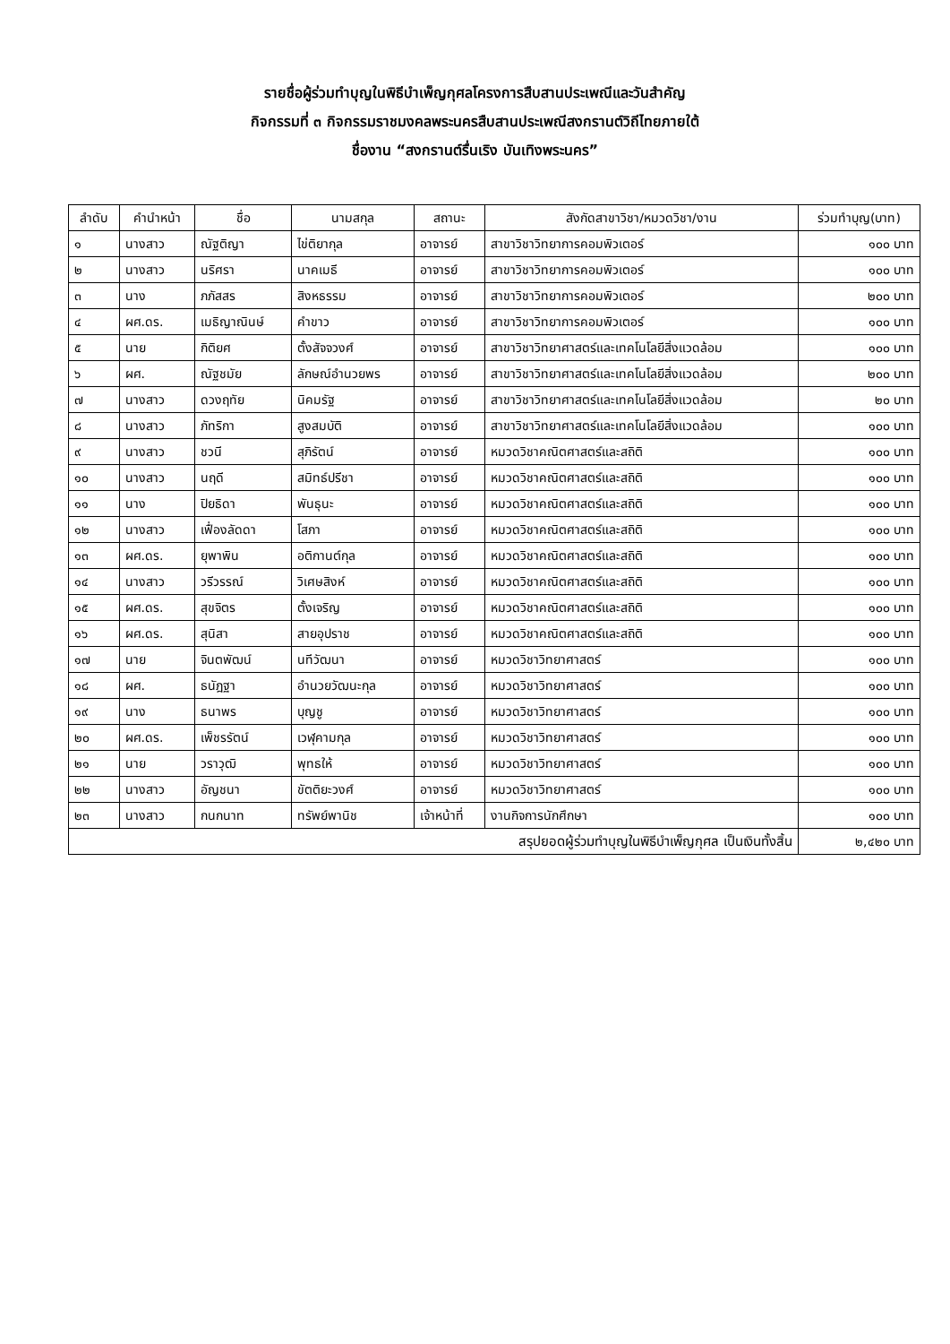รายชื่อผู้ร่วมทำบุญในพิธีบำเพ็ญกุศลโครงการสืบสานประเพณีและวันสำคัญ
กิจกรรมที่ ๓ กิจกรรมราชมงคลพระนครสืบสานประเพณีสงกรานต์วิถีไทยภายใต้
ชื่องาน “สงกรานต์รื่นเริง บันเทิงพระนคร”
| ลำดับ | คำนำหน้า | ชื่อ | นามสกุล | สถานะ | สังกัดสาขาวิชา/หมวดวิชา/งาน | ร่วมทำบุญ(บาท) |
| --- | --- | --- | --- | --- | --- | --- |
| ๑ | นางสาว | ณัฐติญา | ไข่ติยากุล | อาจารย์ | สาขาวิชาวิทยาการคอมพิวเตอร์ | ๑๐๐ บาท |
| ๒ | นางสาว | นริศรา | นาคเมธี | อาจารย์ | สาขาวิชาวิทยาการคอมพิวเตอร์ | ๑๐๐ บาท |
| ๓ | นาง | ภภัสสร | สิงหธรรม | อาจารย์ | สาขาวิชาวิทยาการคอมพิวเตอร์ | ๒๐๐ บาท |
| ๔ | ผศ.ดร. | เมธิญาณินษ์ | คำขาว | อาจารย์ | สาขาวิชาวิทยาการคอมพิวเตอร์ | ๑๐๐ บาท |
| ๕ | นาย | กิติยศ | ตั้งสัจจวงศ์ | อาจารย์ | สาขาวิชาวิทยาศาสตร์และเทคโนโลยีสิ่งแวดล้อม | ๑๐๐ บาท |
| ๖ | ผศ. | ณัฐชมัย | ลักษณ์อำนวยพร | อาจารย์ | สาขาวิชาวิทยาศาสตร์และเทคโนโลยีสิ่งแวดล้อม | ๒๐๐ บาท |
| ๗ | นางสาว | ดวงฤทัย | นิคมรัฐ | อาจารย์ | สาขาวิชาวิทยาศาสตร์และเทคโนโลยีสิ่งแวดล้อม | ๒๐ บาท |
| ๘ | นางสาว | ภัทริกา | สูงสมบัติ | อาจารย์ | สาขาวิชาวิทยาศาสตร์และเทคโนโลยีสิ่งแวดล้อม | ๑๐๐ บาท |
| ๙ | นางสาว | ชวนี | สุภิรัตน์ | อาจารย์ | หมวดวิชาคณิตศาสตร์และสถิติ | ๑๐๐ บาท |
| ๑๐ | นางสาว | นฤดี | สมิทธ์ปรีชา | อาจารย์ | หมวดวิชาคณิตศาสตร์และสถิติ | ๑๐๐ บาท |
| ๑๑ | นาง | ปิยธิดา | พันธุนะ | อาจารย์ | หมวดวิชาคณิตศาสตร์และสถิติ | ๑๐๐ บาท |
| ๑๒ | นางสาว | เฟื่องลัดดา | โสภา | อาจารย์ | หมวดวิชาคณิตศาสตร์และสถิติ | ๑๐๐ บาท |
| ๑๓ | ผศ.ดร. | ยุพาพิน | อติกานต์กุล | อาจารย์ | หมวดวิชาคณิตศาสตร์และสถิติ | ๑๐๐ บาท |
| ๑๔ | นางสาว | วรีวรรณ์ | วิเศษสิงห์ | อาจารย์ | หมวดวิชาคณิตศาสตร์และสถิติ | ๑๐๐ บาท |
| ๑๕ | ผศ.ดร. | สุขจิตร | ตั้งเจริญ | อาจารย์ | หมวดวิชาคณิตศาสตร์และสถิติ | ๑๐๐ บาท |
| ๑๖ | ผศ.ดร. | สุนิสา | สายอุปราช | อาจารย์ | หมวดวิชาคณิตศาสตร์และสถิติ | ๑๐๐ บาท |
| ๑๗ | นาย | จินตพัฒน์ | นทีวัฒนา | อาจารย์ | หมวดวิชาวิทยาศาสตร์ | ๑๐๐ บาท |
| ๑๘ | ผศ. | ธนัฎฐา | อำนวยวัฒนะกุล | อาจารย์ | หมวดวิชาวิทยาศาสตร์ | ๑๐๐ บาท |
| ๑๙ | นาง | ธนาพร | บุญชู | อาจารย์ | หมวดวิชาวิทยาศาสตร์ | ๑๐๐ บาท |
| ๒๐ | ผศ.ดร. | เพ็ชรรัตน์ | เวฬุคามกุล | อาจารย์ | หมวดวิชาวิทยาศาสตร์ | ๑๐๐ บาท |
| ๒๑ | นาย | วราวุฒิ | พุทธให้ | อาจารย์ | หมวดวิชาวิทยาศาสตร์ | ๑๐๐ บาท |
| ๒๒ | นางสาว | อัญชนา | ขัตติยะวงศ์ | อาจารย์ | หมวดวิชาวิทยาศาสตร์ | ๑๐๐ บาท |
| ๒๓ | นางสาว | กนกนาท | ทรัพย์พานิช | เจ้าหน้าที่ | งานกิจการนักศึกษา | ๑๐๐ บาท |
| สรุปยอดผู้ร่วมทำบุญในพิธีบำเพ็ญกุศล เป็นเงินทั้งสิ้น | | | | | | ๒,๔๒๐ บาท |